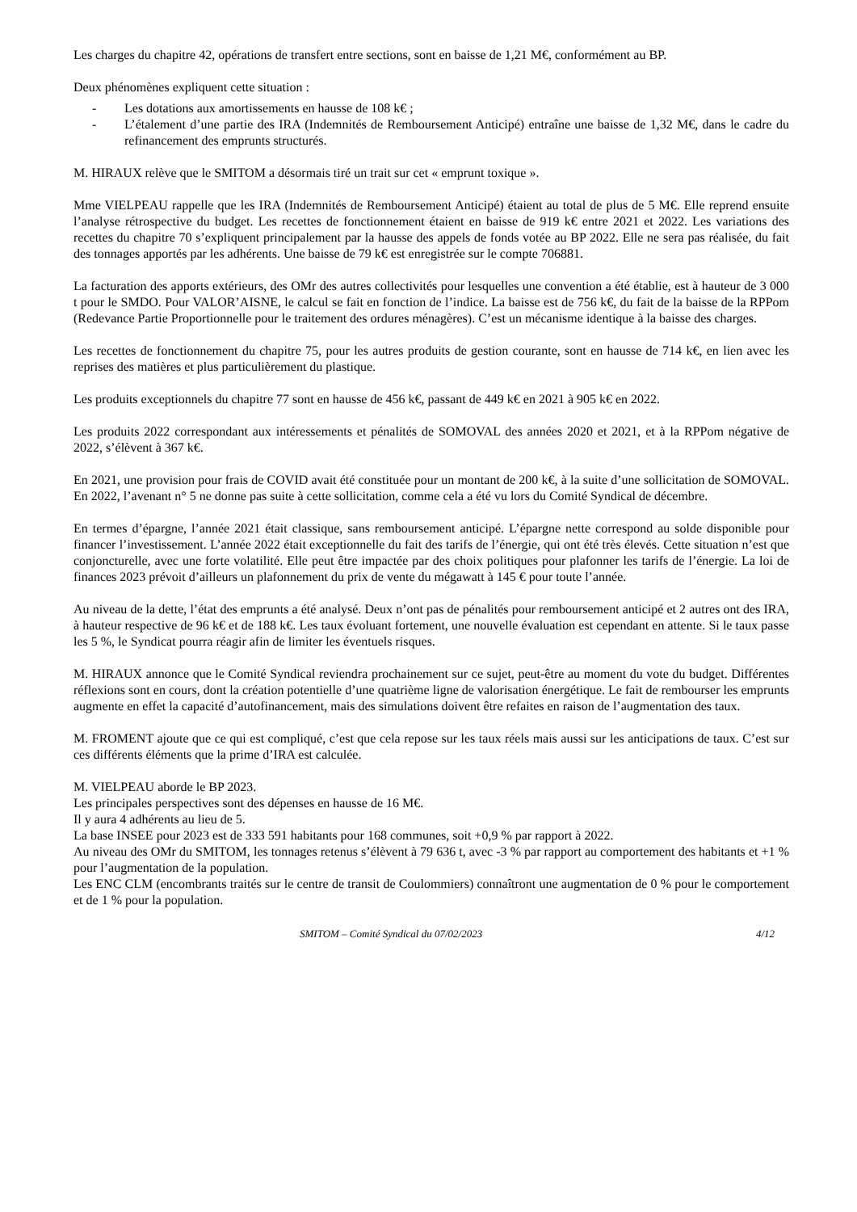Les charges du chapitre 42, opérations de transfert entre sections, sont en baisse de 1,21 M€, conformément au BP.
Deux phénomènes expliquent cette situation :
- Les dotations aux amortissements en hausse de 108 k€ ;
- L’étalement d’une partie des IRA (Indemnités de Remboursement Anticipé) entraîne une baisse de 1,32 M€, dans le cadre du refinancement des emprunts structurés.
M. HIRAUX relève que le SMITOM a désormais tiré un trait sur cet « emprunt toxique ».
Mme VIELPEAU rappelle que les IRA (Indemnités de Remboursement Anticipé) étaient au total de plus de 5 M€. Elle reprend ensuite l’analyse rétrospective du budget. Les recettes de fonctionnement étaient en baisse de 919 k€ entre 2021 et 2022. Les variations des recettes du chapitre 70 s’expliquent principalement par la hausse des appels de fonds votée au BP 2022. Elle ne sera pas réalisée, du fait des tonnages apportés par les adhérents. Une baisse de 79 k€ est enregistrée sur le compte 706881.
La facturation des apports extérieurs, des OMr des autres collectivités pour lesquelles une convention a été établie, est à hauteur de 3 000 t pour le SMDO. Pour VALOR’AISNE, le calcul se fait en fonction de l’indice. La baisse est de 756 k€, du fait de la baisse de la RPPom (Redevance Partie Proportionnelle pour le traitement des ordures ménagères). C’est un mécanisme identique à la baisse des charges.
Les recettes de fonctionnement du chapitre 75, pour les autres produits de gestion courante, sont en hausse de 714 k€, en lien avec les reprises des matières et plus particulièrement du plastique.
Les produits exceptionnels du chapitre 77 sont en hausse de 456 k€, passant de 449 k€ en 2021 à 905 k€ en 2022.
Les produits 2022 correspondant aux intéressements et pénalités de SOMOVAL des années 2020 et 2021, et à la RPPom négative de 2022, s’élèvent à 367 k€.
En 2021, une provision pour frais de COVID avait été constituée pour un montant de 200 k€, à la suite d’une sollicitation de SOMOVAL. En 2022, l’avenant n° 5 ne donne pas suite à cette sollicitation, comme cela a été vu lors du Comité Syndical de décembre.
En termes d’épargne, l’année 2021 était classique, sans remboursement anticipé. L’épargne nette correspond au solde disponible pour financer l’investissement. L’année 2022 était exceptionnelle du fait des tarifs de l’énergie, qui ont été très élevés. Cette situation n’est que conjoncturelle, avec une forte volatilité. Elle peut être impactée par des choix politiques pour plafonner les tarifs de l’énergie. La loi de finances 2023 prévoit d’ailleurs un plafonnement du prix de vente du mégawatt à 145 € pour toute l’année.
Au niveau de la dette, l’état des emprunts a été analysé. Deux n’ont pas de pénalités pour remboursement anticipé et 2 autres ont des IRA, à hauteur respective de 96 k€ et de 188 k€. Les taux évoluant fortement, une nouvelle évaluation est cependant en attente. Si le taux passe les 5 %, le Syndicat pourra réagir afin de limiter les éventuels risques.
M. HIRAUX annonce que le Comité Syndical reviendra prochainement sur ce sujet, peut-être au moment du vote du budget. Différentes réflexions sont en cours, dont la création potentielle d’une quatrième ligne de valorisation énergétique. Le fait de rembourser les emprunts augmente en effet la capacité d’autofinancement, mais des simulations doivent être refaites en raison de l’augmentation des taux.
M. FROMENT ajoute que ce qui est compliqué, c’est que cela repose sur les taux réels mais aussi sur les anticipations de taux. C’est sur ces différents éléments que la prime d’IRA est calculée.
M. VIELPEAU aborde le BP 2023.
Les principales perspectives sont des dépenses en hausse de 16 M€.
Il y aura 4 adhérents au lieu de 5.
La base INSEE pour 2023 est de 333 591 habitants pour 168 communes, soit +0,9 % par rapport à 2022.
Au niveau des OMr du SMITOM, les tonnages retenus s’élèvent à 79 636 t, avec -3 % par rapport au comportement des habitants et +1 % pour l’augmentation de la population.
Les ENC CLM (encombrants traités sur le centre de transit de Coulommiers) connaîtront une augmentation de 0 % pour le comportement et de 1 % pour la population.
SMITOM – Comité Syndical du 07/02/2023 4/12